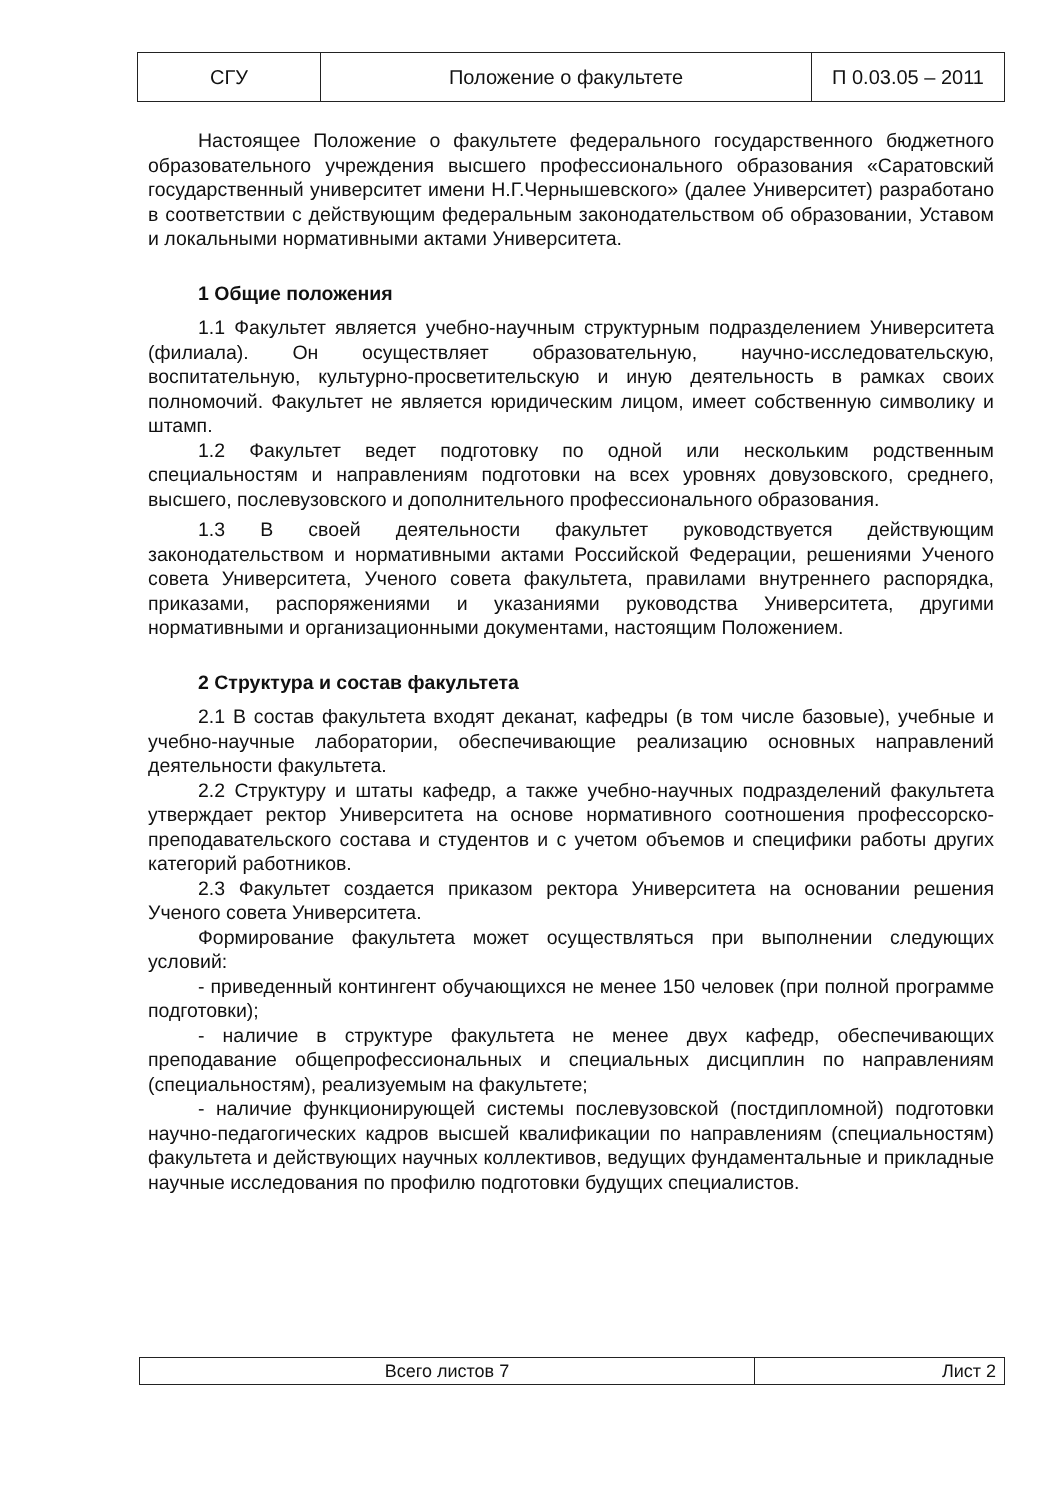| СГУ | Положение о факультете | П 0.03.05 – 2011 |
Настоящее Положение о факультете федерального государственного бюджетного образовательного учреждения высшего профессионального образования «Саратовский государственный университет имени Н.Г.Чернышевского» (далее Университет) разработано в соответствии с действующим федеральным законодательством об образовании, Уставом и локальными нормативными актами Университета.
1 Общие положения
1.1 Факультет является учебно-научным структурным подразделением Университета (филиала). Он осуществляет образовательную, научно-исследовательскую, воспитательную, культурно-просветительскую и иную деятельность в рамках своих полномочий. Факультет не является юридическим лицом, имеет собственную символику и штамп.
1.2 Факультет ведет подготовку по одной или нескольким родственным специальностям и направлениям подготовки на всех уровнях довузовского, среднего, высшего, послевузовского и дополнительного профессионального образования.
1.3 В своей деятельности факультет руководствуется действующим законодательством и нормативными актами Российской Федерации, решениями Ученого совета Университета, Ученого совета факультета, правилами внутреннего распорядка, приказами, распоряжениями и указаниями руководства Университета, другими нормативными и организационными документами, настоящим Положением.
2 Структура и состав факультета
2.1 В состав факультета входят деканат, кафедры (в том числе базовые), учебные и учебно-научные лаборатории, обеспечивающие реализацию основных направлений деятельности факультета.
2.2 Структуру и штаты кафедр, а также учебно-научных подразделений факультета утверждает ректор Университета на основе нормативного соотношения профессорско-преподавательского состава и студентов и с учетом объемов и специфики работы других категорий работников.
2.3 Факультет создается приказом ректора Университета на основании решения Ученого совета Университета.
Формирование факультета может осуществляться при выполнении следующих условий:
- приведенный контингент обучающихся не менее 150 человек (при полной программе подготовки);
- наличие в структуре факультета не менее двух кафедр, обеспечивающих преподавание общепрофессиональных и специальных дисциплин по направлениям (специальностям), реализуемым на факультете;
- наличие функционирующей системы послевузовской (постдипломной) подготовки научно-педагогических кадров высшей квалификации по направлениям (специальностям) факультета и действующих научных коллективов, ведущих фундаментальные и прикладные научные исследования по профилю подготовки будущих специалистов.
| Всего листов 7 | Лист 2 |